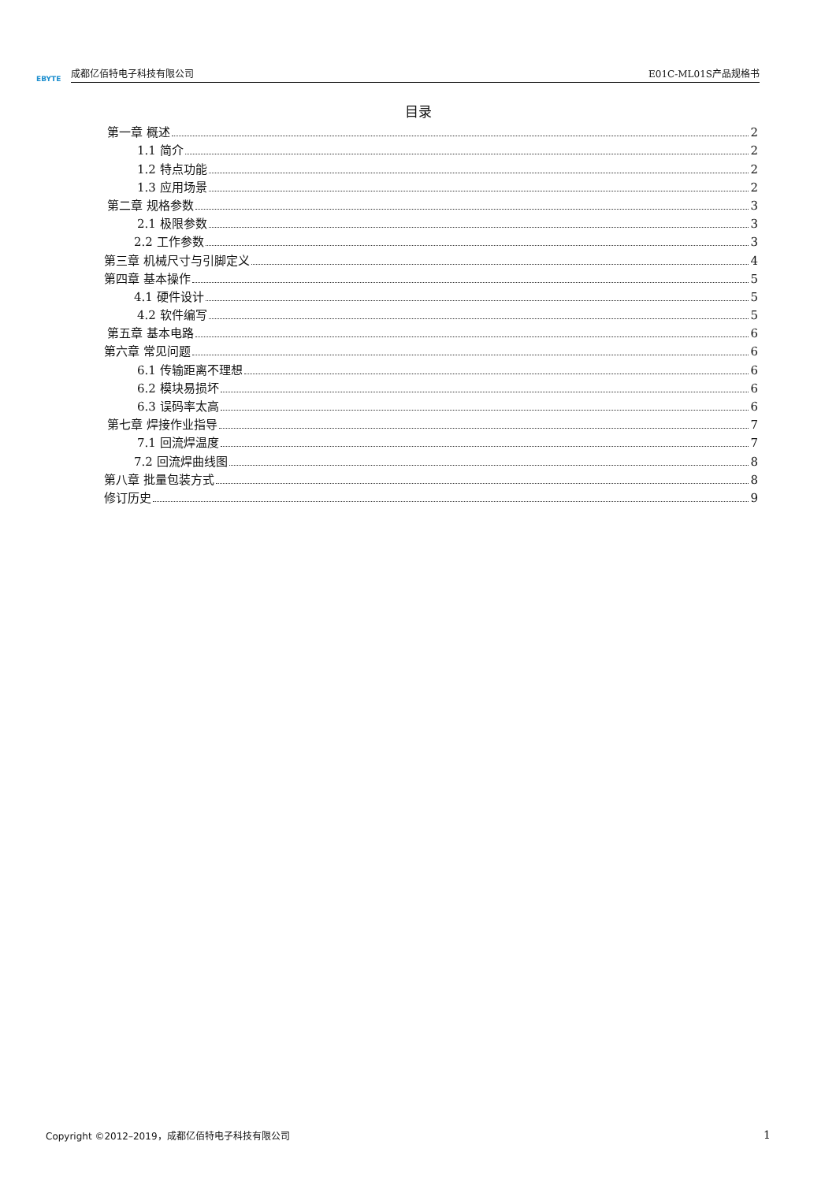EBYTE
成都亿佰特电子科技有限公司 E01C-ML01S产品规格书
目录
第一章 概述 2
1.1 简介 2
1.2 特点功能 2
1.3 应用场景 2
第二章 规格参数 3
2.1 极限参数 3
2.2 工作参数 3
第三章 机械尺寸与引脚定义 4
第四章 基本操作 5
4.1 硬件设计 5
4.2 软件编写 5
第五章 基本电路 6
第六章 常见问题 6
6.1 传输距离不理想 6
6.2 模块易损坏 6
6.3 误码率太高 6
第七章 焊接作业指导 7
7.1 回流焊温度 7
7.2 回流焊曲线图 8
第八章 批量包装方式 8
修订历史 9
Copyright ©2012–2019，成都亿佰特电子科技有限公司 1